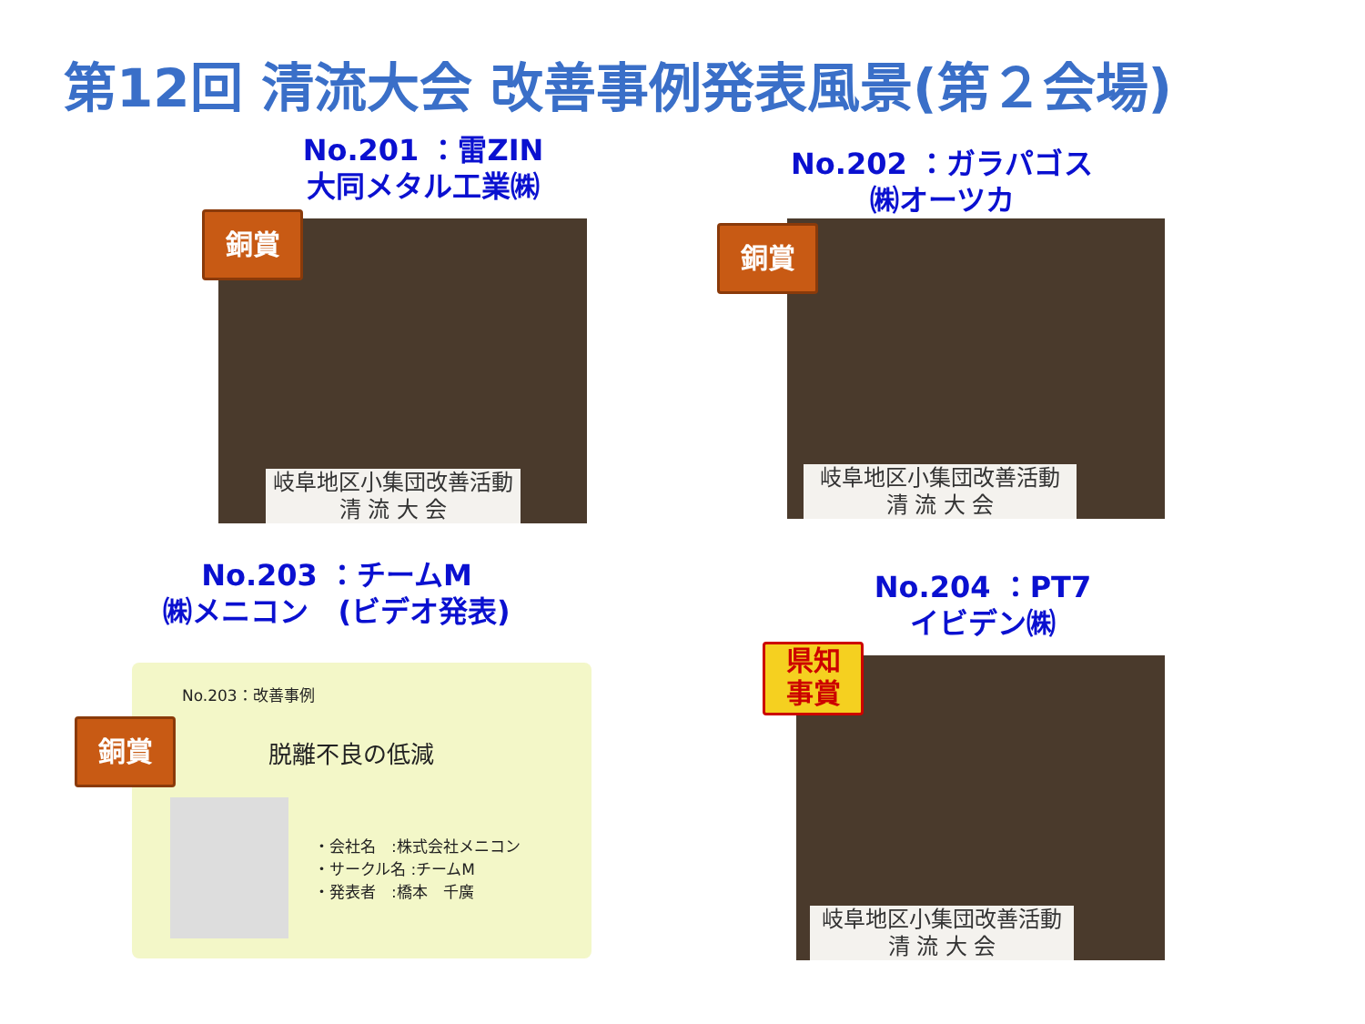第12回 清流大会 改善事例発表風景(第２会場)
No.201 ：雷ZIN
大同メタル工業㈱
岐阜地区小集団改善活動
清 流 大 会
銅賞
No.202 ：ガラパゴス
㈱オーツカ
岐阜地区小集団改善活動
清 流 大 会
銅賞
No.203 ：チームM
㈱メニコン　(ビデオ発表)
No.203：改善事例
脱離不良の低減
・会社名　:株式会社メニコン
・サークル名 :チームM
・発表者　:橋本　千廣
銅賞
No.204 ：PT7
イビデン㈱
岐阜地区小集団改善活動
清 流 大 会
県知
事賞